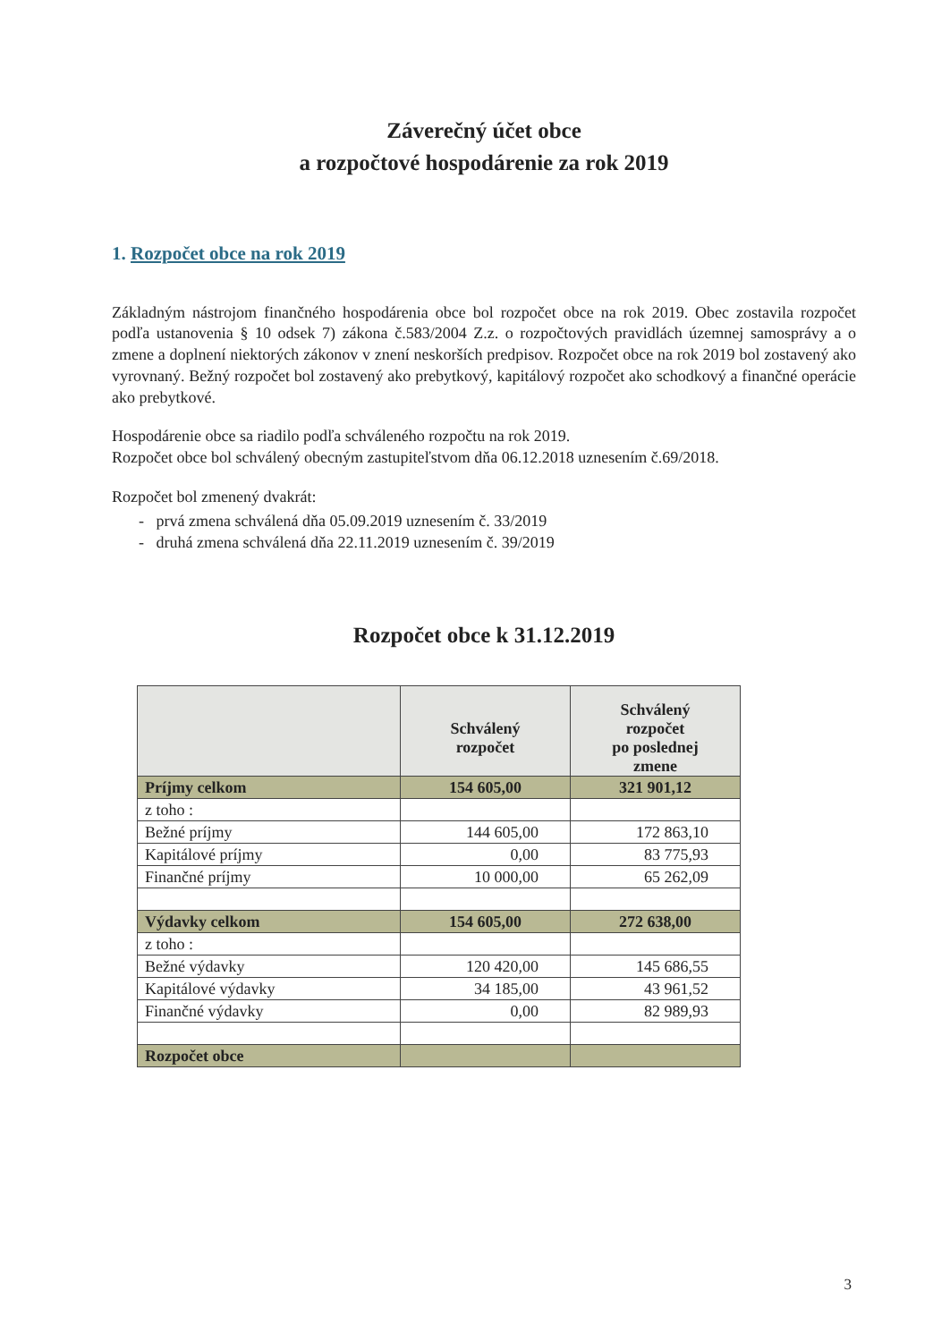Záverečný účet obce
a rozpočtové hospodárenie za rok 2019
1. Rozpočet obce na rok 2019
Základným nástrojom finančného hospodárenia obce bol rozpočet obce na rok 2019. Obec zostavila rozpočet podľa ustanovenia § 10 odsek 7) zákona č.583/2004 Z.z. o rozpočtových pravidlách územnej samosprávy a o zmene a doplnení niektorých zákonov v znení neskorších predpisov. Rozpočet obce na rok 2019 bol zostavený ako vyrovnaný. Bežný rozpočet bol zostavený ako prebytkový, kapitálový rozpočet ako schodkový a finančné operácie ako prebytkové.
Hospodárenie obce sa riadilo podľa schváleného rozpočtu na rok 2019.
Rozpočet obce bol schválený obecným zastupiteľstvom dňa 06.12.2018 uznesením č.69/2018.
Rozpočet bol zmenený dvakrát:
- prvá zmena schválená dňa 05.09.2019 uznesením č. 33/2019
- druhá zmena schválená dňa 22.11.2019 uznesením č. 39/2019
Rozpočet obce k 31.12.2019
| | Schválený rozpočet | Schválený rozpočet po poslednej zmene |
| --- | --- | --- |
| Príjmy celkom | 154 605,00 | 321 901,12 |
| z toho : | | |
| Bežné príjmy | 144 605,00 | 172 863,10 |
| Kapitálové príjmy | 0,00 | 83 775,93 |
| Finančné príjmy | 10 000,00 | 65 262,09 |
| Výdavky celkom | 154 605,00 | 272 638,00 |
| z toho : | | |
| Bežné výdavky | 120 420,00 | 145 686,55 |
| Kapitálové výdavky | 34 185,00 | 43 961,52 |
| Finančné výdavky | 0,00 | 82 989,93 |
| Rozpočet obce | | |
3